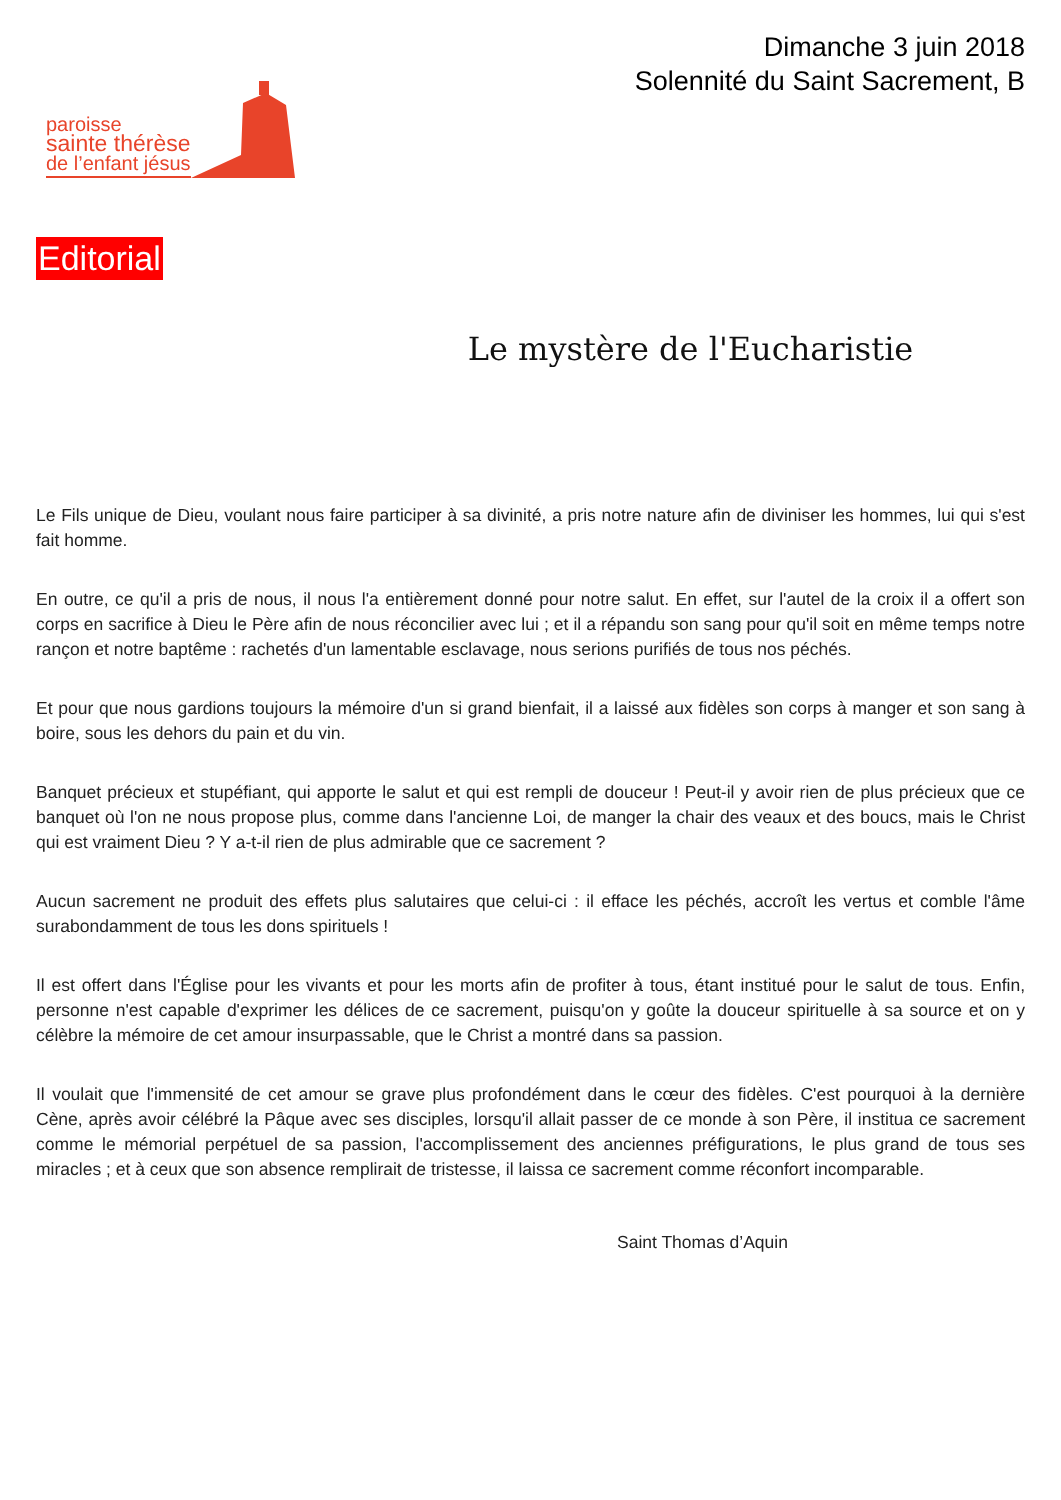paroisse
sainte thérèse
de l’enfant jésus
Dimanche 3 juin 2018
Solennité du Saint Sacrement, B
Editorial
Le mystère de l'Eucharistie
Le Fils unique de Dieu, voulant nous faire participer à sa divinité, a pris notre nature afin de diviniser les hommes, lui qui s'est fait homme.
En outre, ce qu'il a pris de nous, il nous l'a entièrement donné pour notre salut. En effet, sur l'autel de la croix il a offert son corps en sacrifice à Dieu le Père afin de nous réconcilier avec lui ; et il a répandu son sang pour qu'il soit en même temps notre rançon et notre baptême : rachetés d'un lamentable esclavage, nous serions purifiés de tous nos péchés.
Et pour que nous gardions toujours la mémoire d'un si grand bienfait, il a laissé aux fidèles son corps à manger et son sang à boire, sous les dehors du pain et du vin.
Banquet précieux et stupéfiant, qui apporte le salut et qui est rempli de douceur ! Peut-il y avoir rien de plus précieux que ce banquet où l'on ne nous propose plus, comme dans l'ancienne Loi, de manger la chair des veaux et des boucs, mais le Christ qui est vraiment Dieu ? Y a-t-il rien de plus admirable que ce sacrement ?
Aucun sacrement ne produit des effets plus salutaires que celui-ci : il efface les péchés, accroît les vertus et comble l'âme surabondamment de tous les dons spirituels !
Il est offert dans l'Église pour les vivants et pour les morts afin de profiter à tous, étant institué pour le salut de tous. Enfin, personne n'est capable d'exprimer les délices de ce sacrement, puisqu'on y goûte la douceur spirituelle à sa source et on y célèbre la mémoire de cet amour insurpassable, que le Christ a montré dans sa passion.
Il voulait que l'immensité de cet amour se grave plus profondément dans le cœur des fidèles. C'est pourquoi à la dernière Cène, après avoir célébré la Pâque avec ses disciples, lorsqu'il allait passer de ce monde à son Père, il institua ce sacrement comme le mémorial perpétuel de sa passion, l'accomplissement des anciennes préfigurations, le plus grand de tous ses miracles ; et à ceux que son absence remplirait de tristesse, il laissa ce sacrement comme réconfort incomparable.
Saint Thomas d’Aquin